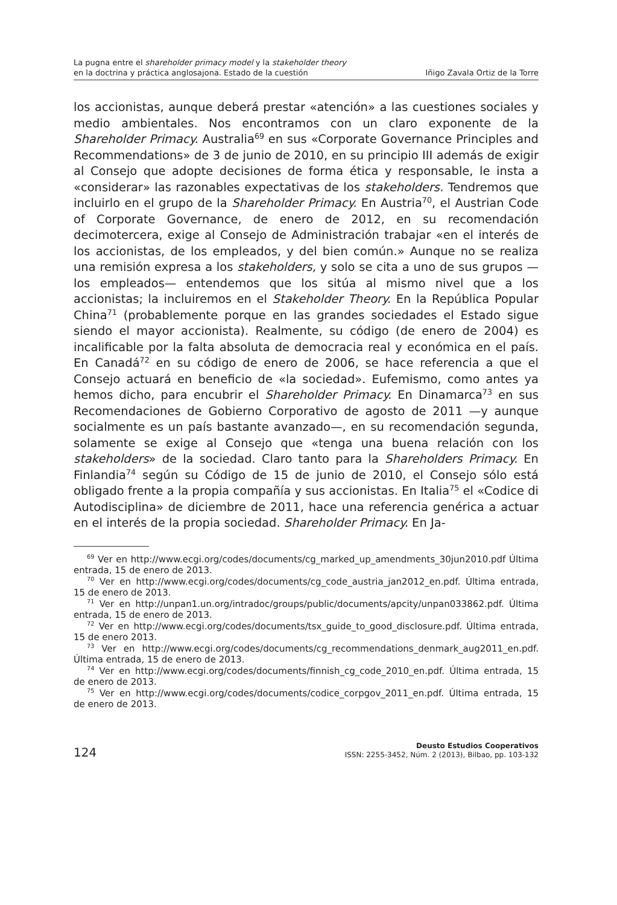La pugna entre el shareholder primacy model y la stakeholder theory
en la doctrina y práctica anglosajona. Estado de la cuestión
Iñigo Zavala Ortiz de la Torre
los accionistas, aunque deberá prestar «atención» a las cuestiones sociales y medio ambientales. Nos encontramos con un claro exponente de la Shareholder Primacy. Australia<sup>69</sup> en sus «Corporate Governance Principles and Recommendations» de 3 de junio de 2010, en su principio III además de exigir al Consejo que adopte decisiones de forma ética y responsable, le insta a «considerar» las razonables expectativas de los stakeholders. Tendremos que incluirlo en el grupo de la Shareholder Primacy. En Austria<sup>70</sup>, el Austrian Code of Corporate Governance, de enero de 2012, en su recomendación decimotercera, exige al Consejo de Administración trabajar «en el interés de los accionistas, de los empleados, y del bien común.» Aunque no se realiza una remisión expresa a los stakeholders, y solo se cita a uno de sus grupos —los empleados— entendemos que los sitúa al mismo nivel que a los accionistas; la incluiremos en el Stakeholder Theory. En la República Popular China<sup>71</sup> (probablemente porque en las grandes sociedades el Estado sigue siendo el mayor accionista). Realmente, su código (de enero de 2004) es incalificable por la falta absoluta de democracia real y económica en el país. En Canadá<sup>72</sup> en su código de enero de 2006, se hace referencia a que el Consejo actuará en beneficio de «la sociedad». Eufemismo, como antes ya hemos dicho, para encubrir el Shareholder Primacy. En Dinamarca<sup>73</sup> en sus Recomendaciones de Gobierno Corporativo de agosto de 2011 —y aunque socialmente es un país bastante avanzado—, en su recomendación segunda, solamente se exige al Consejo que «tenga una buena relación con los stakeholders» de la sociedad. Claro tanto para la Shareholders Primacy. En Finlandia<sup>74</sup> según su Código de 15 de junio de 2010, el Consejo sólo está obligado frente a la propia compañía y sus accionistas. En Italia<sup>75</sup> el «Codice di Autodisciplina» de diciembre de 2011, hace una referencia genérica a actuar en el interés de la propia sociedad. Shareholder Primacy. En Ja-
<sup>69</sup> Ver en http://www.ecgi.org/codes/documents/cg_marked_up_amendments_30jun2010.pdf Última entrada, 15 de enero de 2013.
<sup>70</sup> Ver en http://www.ecgi.org/codes/documents/cg_code_austria_jan2012_en.pdf. Última entrada, 15 de enero de 2013.
<sup>71</sup> Ver en http://unpan1.un.org/intradoc/groups/public/documents/apcity/unpan033862.pdf. Última entrada, 15 de enero de 2013.
<sup>72</sup> Ver en http://www.ecgi.org/codes/documents/tsx_guide_to_good_disclosure.pdf. Última entrada, 15 de enero 2013.
<sup>73</sup> Ver en http://www.ecgi.org/codes/documents/cg_recommendations_denmark_aug2011_en.pdf. Última entrada, 15 de enero de 2013.
<sup>74</sup> Ver en http://www.ecgi.org/codes/documents/finnish_cg_code_2010_en.pdf. Última entrada, 15 de enero de 2013.
<sup>75</sup> Ver en http://www.ecgi.org/codes/documents/codice_corpgov_2011_en.pdf. Última entrada, 15 de enero de 2013.
124
Deusto Estudios Cooperativos
ISSN: 2255-3452, Núm. 2 (2013), Bilbao, pp. 103-132